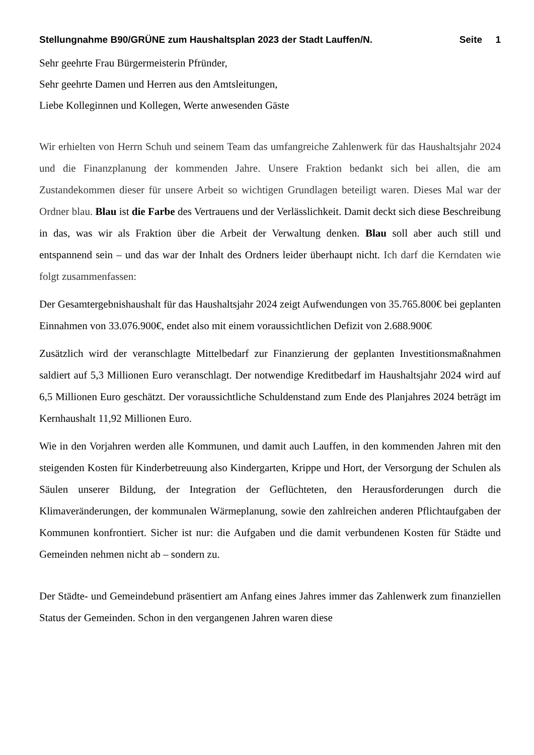Stellungnahme B90/GRÜNE zum Haushaltsplan 2023 der Stadt Lauffen/N. Seite 1
Sehr geehrte Frau Bürgermeisterin Pfründer,
Sehr geehrte Damen und Herren aus den Amtsleitungen,
Liebe Kolleginnen und Kollegen, Werte anwesenden Gäste
Wir erhielten von Herrn Schuh und seinem Team das umfangreiche Zahlenwerk für das Haushaltsjahr 2024 und die Finanzplanung der kommenden Jahre. Unsere Fraktion bedankt sich bei allen, die am Zustandekommen dieser für unsere Arbeit so wichtigen Grundlagen beteiligt waren. Dieses Mal war der Ordner blau. Blau ist die Farbe des Vertrauens und der Verlässlichkeit. Damit deckt sich diese Beschreibung in das, was wir als Fraktion über die Arbeit der Verwaltung denken. Blau soll aber auch still und entspannend sein – und das war der Inhalt des Ordners leider überhaupt nicht. Ich darf die Kerndaten wie folgt zusammenfassen:
Der Gesamtergebnishaushalt für das Haushaltsjahr 2024 zeigt Aufwendungen von 35.765.800€ bei geplanten Einnahmen von 33.076.900€, endet also mit einem voraussichtlichen Defizit von 2.688.900€
Zusätzlich wird der veranschlagte Mittelbedarf zur Finanzierung der geplanten Investitionsmaßnahmen saldiert auf 5,3 Millionen Euro veranschlagt. Der notwendige Kreditbedarf im Haushaltsjahr 2024 wird auf 6,5 Millionen Euro geschätzt. Der voraussichtliche Schuldenstand zum Ende des Planjahres 2024 beträgt im Kernhaushalt 11,92 Millionen Euro.
Wie in den Vorjahren werden alle Kommunen, und damit auch Lauffen, in den kommenden Jahren mit den steigenden Kosten für Kinderbetreuung also Kindergarten, Krippe und Hort, der Versorgung der Schulen als Säulen unserer Bildung, der Integration der Geflüchteten, den Herausforderungen durch die Klimaveränderungen, der kommunalen Wärmeplanung, sowie den zahlreichen anderen Pflichtaufgaben der Kommunen konfrontiert. Sicher ist nur: die Aufgaben und die damit verbundenen Kosten für Städte und Gemeinden nehmen nicht ab – sondern zu.
Der Städte- und Gemeindebund präsentiert am Anfang eines Jahres immer das Zahlenwerk zum finanziellen Status der Gemeinden. Schon in den vergangenen Jahren waren diese